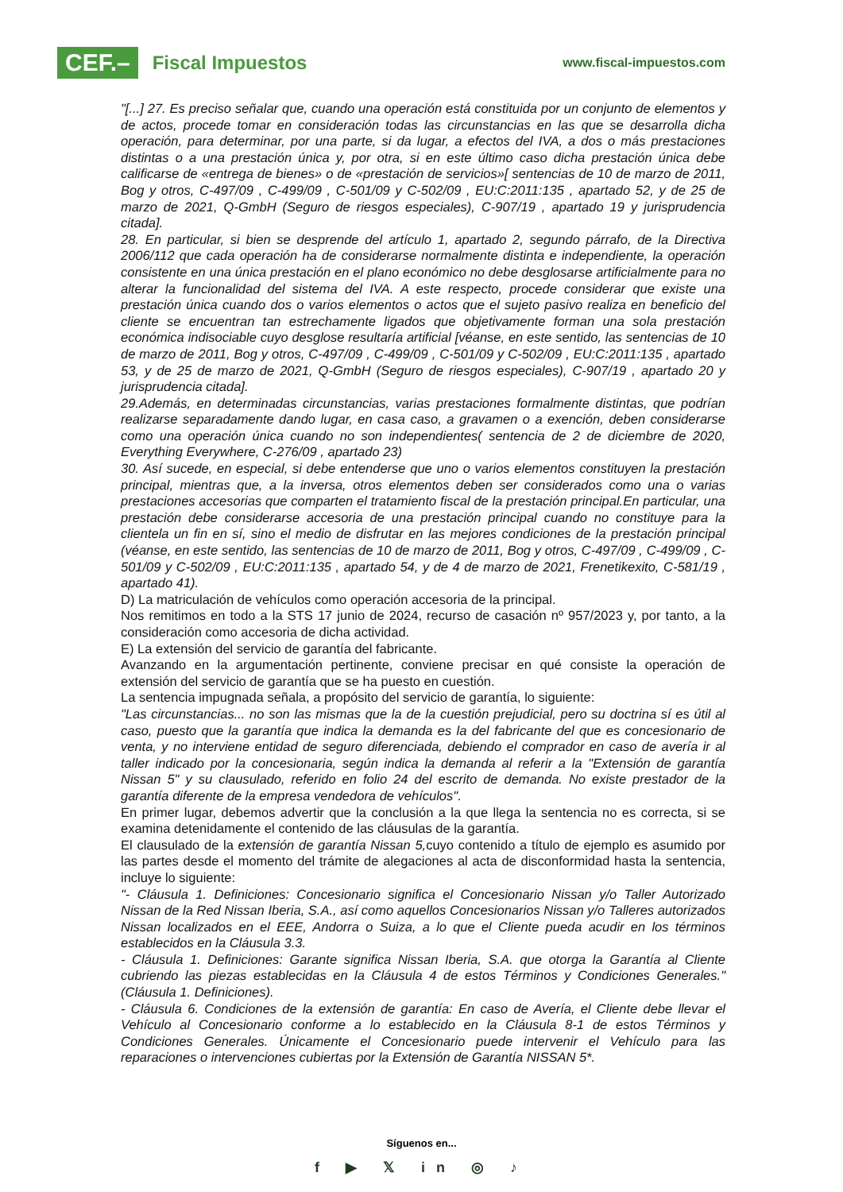CEF.– Fiscal Impuestos
www.fiscal-impuestos.com
"[...] 27. Es preciso señalar que, cuando una operación está constituida por un conjunto de elementos y de actos, procede tomar en consideración todas las circunstancias en las que se desarrolla dicha operación, para determinar, por una parte, si da lugar, a efectos del IVA, a dos o más prestaciones distintas o a una prestación única y, por otra, si en este último caso dicha prestación única debe calificarse de «entrega de bienes» o de «prestación de servicios»[ sentencias de 10 de marzo de 2011, Bog y otros, C-497/09 , C-499/09 , C-501/09 y C-502/09 , EU:C:2011:135 , apartado 52, y de 25 de marzo de 2021, Q-GmbH (Seguro de riesgos especiales), C-907/19 , apartado 19 y jurisprudencia citada].
28. En particular, si bien se desprende del artículo 1, apartado 2, segundo párrafo, de la Directiva 2006/112 que cada operación ha de considerarse normalmente distinta e independiente, la operación consistente en una única prestación en el plano económico no debe desglosarse artificialmente para no alterar la funcionalidad del sistema del IVA. A este respecto, procede considerar que existe una prestación única cuando dos o varios elementos o actos que el sujeto pasivo realiza en beneficio del cliente se encuentran tan estrechamente ligados que objetivamente forman una sola prestación económica indisociable cuyo desglose resultaría artificial [véanse, en este sentido, las sentencias de 10 de marzo de 2011, Bog y otros, C-497/09 , C-499/09 , C-501/09 y C-502/09 , EU:C:2011:135 , apartado 53, y de 25 de marzo de 2021, Q-GmbH (Seguro de riesgos especiales), C-907/19 , apartado 20 y jurisprudencia citada].
29.Además, en determinadas circunstancias, varias prestaciones formalmente distintas, que podrían realizarse separadamente dando lugar, en casa caso, a gravamen o a exención, deben considerarse como una operación única cuando no son independientes( sentencia de 2 de diciembre de 2020, Everything Everywhere, C-276/09 , apartado 23)
30. Así sucede, en especial, si debe entenderse que uno o varios elementos constituyen la prestación principal, mientras que, a la inversa, otros elementos deben ser considerados como una o varias prestaciones accesorias que comparten el tratamiento fiscal de la prestación principal.En particular, una prestación debe considerarse accesoria de una prestación principal cuando no constituye para la clientela un fin en sí, sino el medio de disfrutar en las mejores condiciones de la prestación principal (véanse, en este sentido, las sentencias de 10 de marzo de 2011, Bog y otros, C-497/09 , C-499/09 , C-501/09 y C-502/09 , EU:C:2011:135 , apartado 54, y de 4 de marzo de 2021, Frenetikexito, C-581/19 , apartado 41).
D) La matriculación de vehículos como operación accesoria de la principal.
Nos remitimos en todo a la STS 17 junio de 2024, recurso de casación nº 957/2023 y, por tanto, a la consideración como accesoria de dicha actividad.
E) La extensión del servicio de garantía del fabricante.
Avanzando en la argumentación pertinente, conviene precisar en qué consiste la operación de extensión del servicio de garantía que se ha puesto en cuestión.
La sentencia impugnada señala, a propósito del servicio de garantía, lo siguiente:
"Las circunstancias... no son las mismas que la de la cuestión prejudicial, pero su doctrina sí es útil al caso, puesto que la garantía que indica la demanda es la del fabricante del que es concesionario de venta, y no interviene entidad de seguro diferenciada, debiendo el comprador en caso de avería ir al taller indicado por la concesionaria, según indica la demanda al referir a la "Extensión de garantía Nissan 5" y su clausulado, referido en folio 24 del escrito de demanda. No existe prestador de la garantía diferente de la empresa vendedora de vehículos".
En primer lugar, debemos advertir que la conclusión a la que llega la sentencia no es correcta, si se examina detenidamente el contenido de las cláusulas de la garantía.
El clausulado de la extensión de garantía Nissan 5, cuyo contenido a título de ejemplo es asumido por las partes desde el momento del trámite de alegaciones al acta de disconformidad hasta la sentencia, incluye lo siguiente:
"- Cláusula 1. Definiciones: Concesionario significa el Concesionario Nissan y/o Taller Autorizado Nissan de la Red Nissan Iberia, S.A., así como aquellos Concesionarios Nissan y/o Talleres autorizados Nissan localizados en el EEE, Andorra o Suiza, a lo que el Cliente pueda acudir en los términos establecidos en la Cláusula 3.3.
- Cláusula 1. Definiciones: Garante significa Nissan Iberia, S.A. que otorga la Garantía al Cliente cubriendo las piezas establecidas en la Cláusula 4 de estos Términos y Condiciones Generales." (Cláusula 1. Definiciones).
- Cláusula 6. Condiciones de la extensión de garantía: En caso de Avería, el Cliente debe llevar el Vehículo al Concesionario conforme a lo establecido en la Cláusula 8-1 de estos Términos y Condiciones Generales. Únicamente el Concesionario puede intervenir el Vehículo para las reparaciones o intervenciones cubiertas por la Extensión de Garantía NISSAN 5*.
Síguenos en...
f ▶ 𝕏 in ◎ ♪